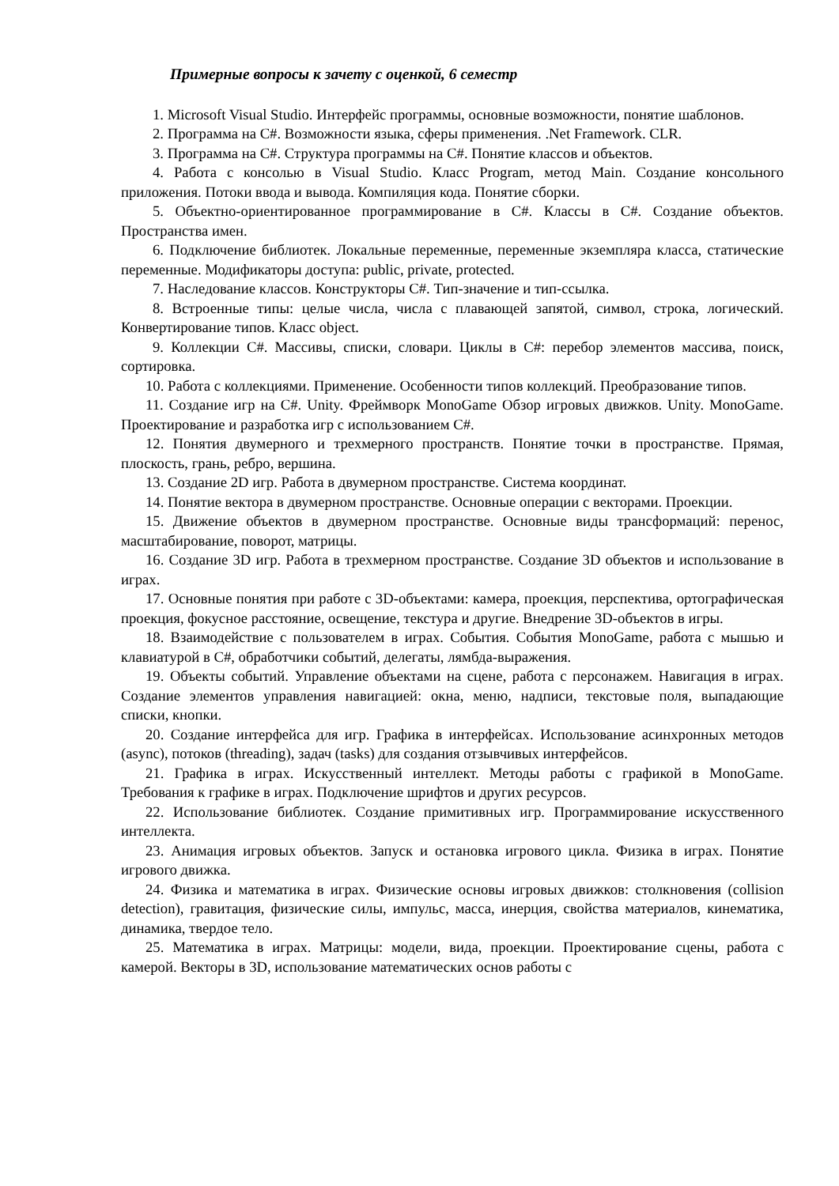Примерные вопросы к зачету с оценкой, 6 семестр
1. Microsoft Visual Studio. Интерфейс программы, основные возможности, понятие шаблонов.
2. Программа на C#. Возможности языка, сферы применения. .Net Framework. CLR.
3. Программа на C#. Структура программы на C#. Понятие классов и объектов.
4. Работа с консолью в Visual Studio. Класс Program, метод Main. Создание консольного приложения. Потоки ввода и вывода. Компиляция кода. Понятие сборки.
5. Объектно-ориентированное программирование в C#. Классы в C#. Создание объектов. Пространства имен.
6. Подключение библиотек. Локальные переменные, переменные экземпляра класса, статические переменные. Модификаторы доступа: public, private, protected.
7. Наследование классов. Конструкторы C#. Тип-значение и тип-ссылка.
8. Встроенные типы: целые числа, числа с плавающей запятой, символ, строка, логический. Конвертирование типов. Класс object.
9. Коллекции C#. Массивы, списки, словари. Циклы в C#: перебор элементов массива, поиск, сортировка.
10. Работа с коллекциями. Применение. Особенности типов коллекций. Преобразование типов.
11. Создание игр на C#. Unity. Фреймворк MonoGame Обзор игровых движков. Unity. MonoGame. Проектирование и разработка игр с использованием C#.
12. Понятия двумерного и трехмерного пространств. Понятие точки в пространстве. Прямая, плоскость, грань, ребро, вершина.
13. Создание 2D игр. Работа в двумерном пространстве. Система координат.
14. Понятие вектора в двумерном пространстве. Основные операции с векторами. Проекции.
15. Движение объектов в двумерном пространстве. Основные виды трансформаций: перенос, масштабирование, поворот, матрицы.
16. Создание 3D игр. Работа в трехмерном пространстве. Создание 3D объектов и использование в играх.
17. Основные понятия при работе с 3D-объектами: камера, проекция, перспектива, ортографическая проекция, фокусное расстояние, освещение, текстура и другие. Внедрение 3D-объектов в игры.
18. Взаимодействие с пользователем в играх. События. События MonoGame, работа с мышью и клавиатурой в C#, обработчики событий, делегаты, лямбда-выражения.
19. Объекты событий. Управление объектами на сцене, работа с персонажем. Навигация в играх. Создание элементов управления навигацией: окна, меню, надписи, текстовые поля, выпадающие списки, кнопки.
20. Создание интерфейса для игр. Графика в интерфейсах. Использование асинхронных методов (async), потоков (threading), задач (tasks) для создания отзывчивых интерфейсов.
21. Графика в играх. Искусственный интеллект. Методы работы с графикой в MonoGame. Требования к графике в играх. Подключение шрифтов и других ресурсов.
22. Использование библиотек. Создание примитивных игр. Программирование искусственного интеллекта.
23. Анимация игровых объектов. Запуск и остановка игрового цикла. Физика в играх. Понятие игрового движка.
24. Физика и математика в играх. Физические основы игровых движков: столкновения (collision detection), гравитация, физические силы, импульс, масса, инерция, свойства материалов, кинематика, динамика, твердое тело.
25. Математика в играх. Матрицы: модели, вида, проекции. Проектирование сцены, работа с камерой. Векторы в 3D, использование математических основ работы с